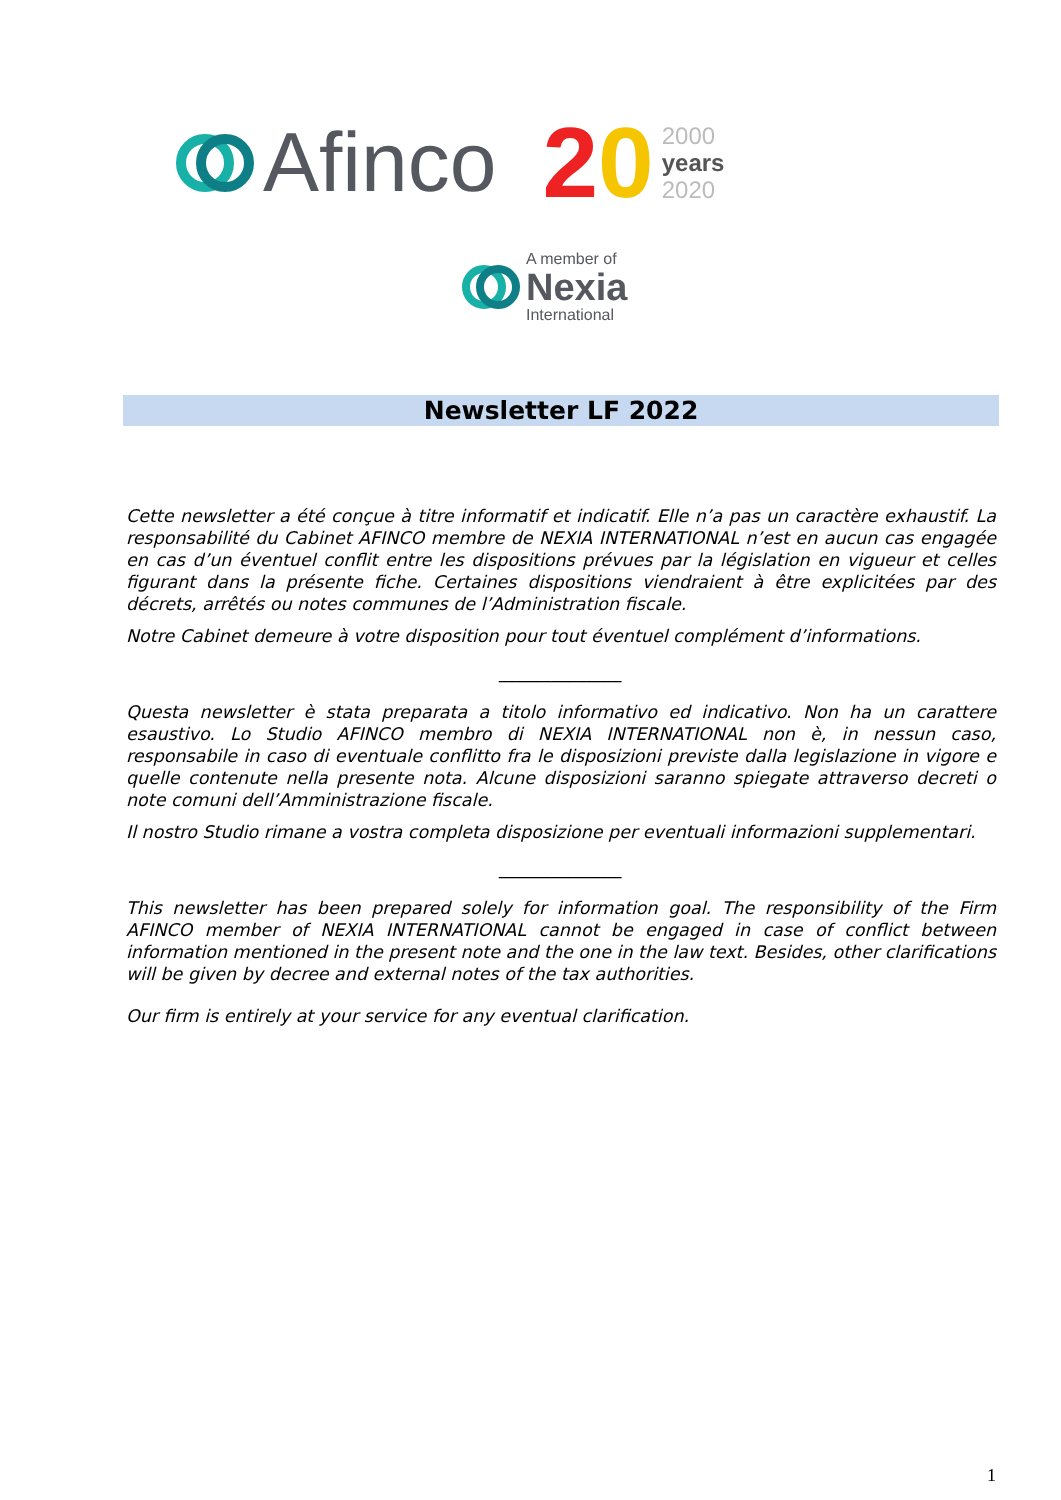Afinco 20
2000
years
2020
A member of
Nexia
International
Newsletter LF 2022
Cette newsletter a été conçue à titre informatif et indicatif. Elle n’a pas un caractère exhaustif. La responsabilité du Cabinet AFINCO membre de NEXIA INTERNATIONAL n’est en aucun cas engagée en cas d’un éventuel conflit entre les dispositions prévues par la législation en vigueur et celles figurant dans la présente fiche. Certaines dispositions viendraient à être explicitées par des décrets, arrêtés ou notes communes de l’Administration fiscale.
Notre Cabinet demeure à votre disposition pour tout éventuel complément d’informations.
______________
Questa newsletter è stata preparata a titolo informativo ed indicativo. Non ha un carattere esaustivo. Lo Studio AFINCO membro di NEXIA INTERNATIONAL non è, in nessun caso, responsabile in caso di eventuale conflitto fra le disposizioni previste dalla legislazione in vigore e quelle contenute nella presente nota. Alcune disposizioni saranno spiegate attraverso decreti o note comuni dell’Amministrazione fiscale.
Il nostro Studio rimane a vostra completa disposizione per eventuali informazioni supplementari.
______________
This newsletter has been prepared solely for information goal. The responsibility of the Firm AFINCO member of NEXIA INTERNATIONAL cannot be engaged in case of conflict between information mentioned in the present note and the one in the law text. Besides, other clarifications will be given by decree and external notes of the tax authorities.
Our firm is entirely at your service for any eventual clarification.
1